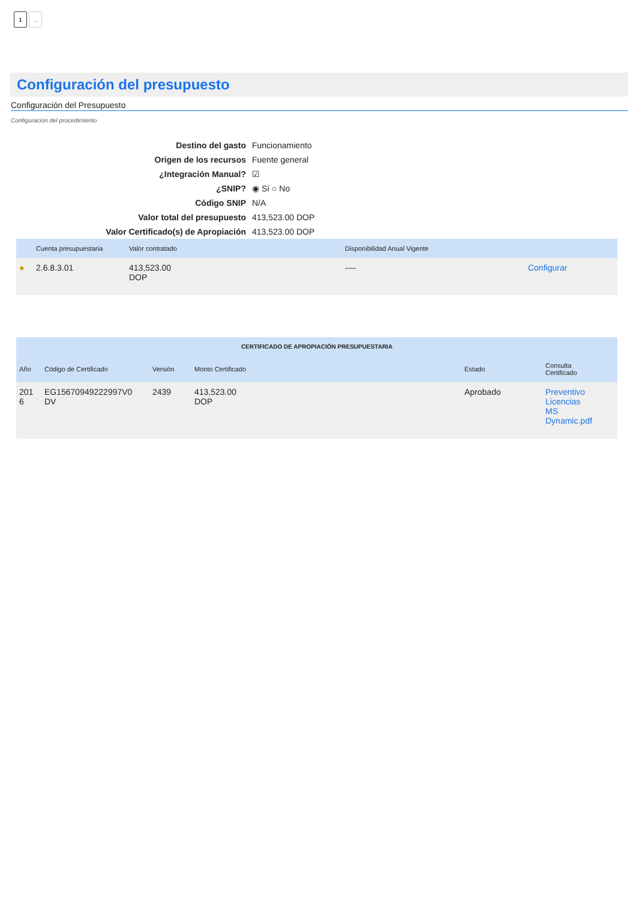1...
Configuración del presupuesto
Configuración del Presupuesto
Configuración del procedimiento
| Destino del gasto | Funcionamiento |
| Origen de los recursos | Fuente general |
| ¿Integración Manual? | ☑ |
| ¿SNIP? | ◉ Sí ○ No |
| Código SNIP | N/A |
| Valor total del presupuesto | 413,523.00 DOP |
| Valor Certificado(s) de Apropiación | 413,523.00 DOP |
| | Cuenta presupuestaria | Valor contratado | Disponibilidad Anual Vigente | |
| --- | --- | --- | --- | --- |
| ● | 2.6.8.3.01 | 413,523.00 DOP | ---- | Configurar |
| CERTIFICADO DE APROPIACIÓN PRESUPUESTARIA | | | | | |
| --- | --- | --- | --- | --- | --- |
| Año | Código de Certificado | Versión | Monto Certificado | Estado | Consulta Certificado |
| 201 6 | EG15670949222997V0 DV | 2439 | 413,523.00 DOP | Aprobado | Preventivo Licencias MS Dynamic.pdf |